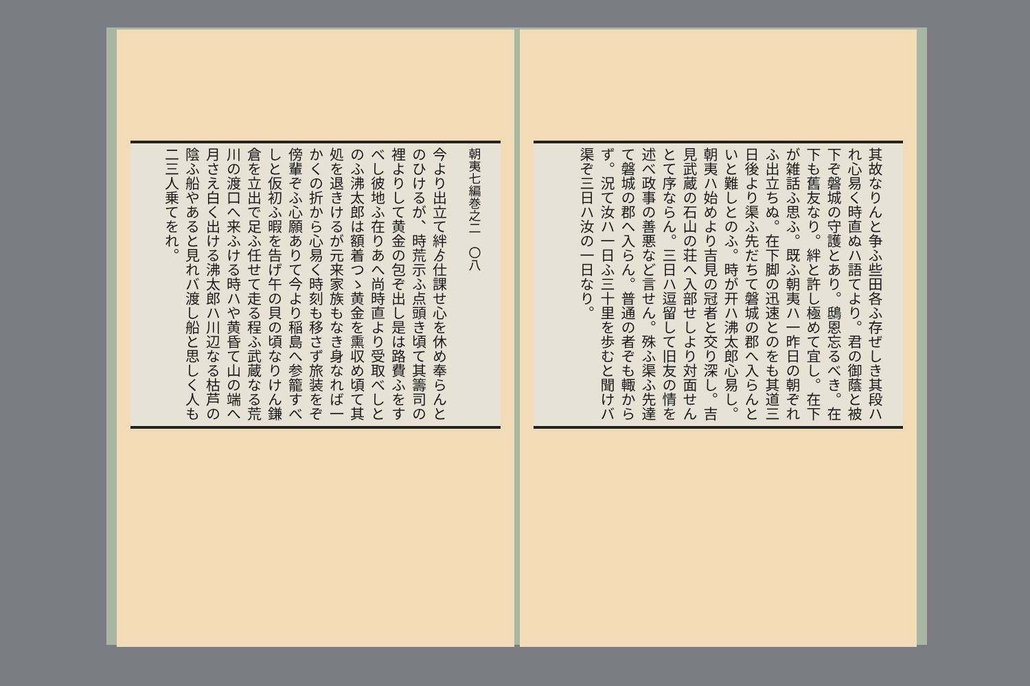朝夷七編巻之二　〇八
今より出立て絆ゟ仕課せ心を休め奉らんとのひけるが、時荒示ふ点頭き頃て其籌司の裡よりして黄金の包ぞ出し是は路費ふをすべし彼地ふ在りあへ尚時直より受取べしとのふ沸太郎は額着つゝ黄金を熏収め頃て其処を退きけるが元来家族もなき身なれば一かくの折から心易く時刻も移さず旅装をぞ傍輩ぞふ心願ありて今より稲島へ参籠すべしと仮初ふ暇を告げ午の貝の頃なりけん鎌倉を立出で足ふ任せて走る程ふ武蔵なる荒川の渡口へ来ふける時ハや黄昏て山の端へ月さえ白く出ける沸太郎ハ川辺なる枯芦の陰ふ船やあると見れバ渡し船と思しく人も二三人乗てをれ。
其故なりんと争ふ些田各ふ存ぜしき其段ハれ心易く時直ぬハ語てより。君の御蔭と被下ぞ磐城の守護とあり。鴟恩忘るべき。在下も舊友なり。絆と許し極めて宜し。在下が雑話ふ思ふ。既ふ朝夷ハ一昨日の朝ぞれふ出立ちぬ。在下脚の迅速とのをも其道三日後より渠ふ先だちて磐城の郡へ入らんといと難しとのふ。時が开ハ沸太郎心易し。朝夷ハ始めより吉見の冠者と交り深し。吉見武蔵の石山の荘へ入部せしより対面せんとて序ならん。三日ハ逗留して旧友の情を述べ政事の善悪など言せん。殊ふ渠ふ先達て磐城の郡へ入らん。普通の者ぞも輙からず。況て汝ハ一日ふ三十里を歩むと聞けバ渠ぞ三日ハ汝の一日なり。